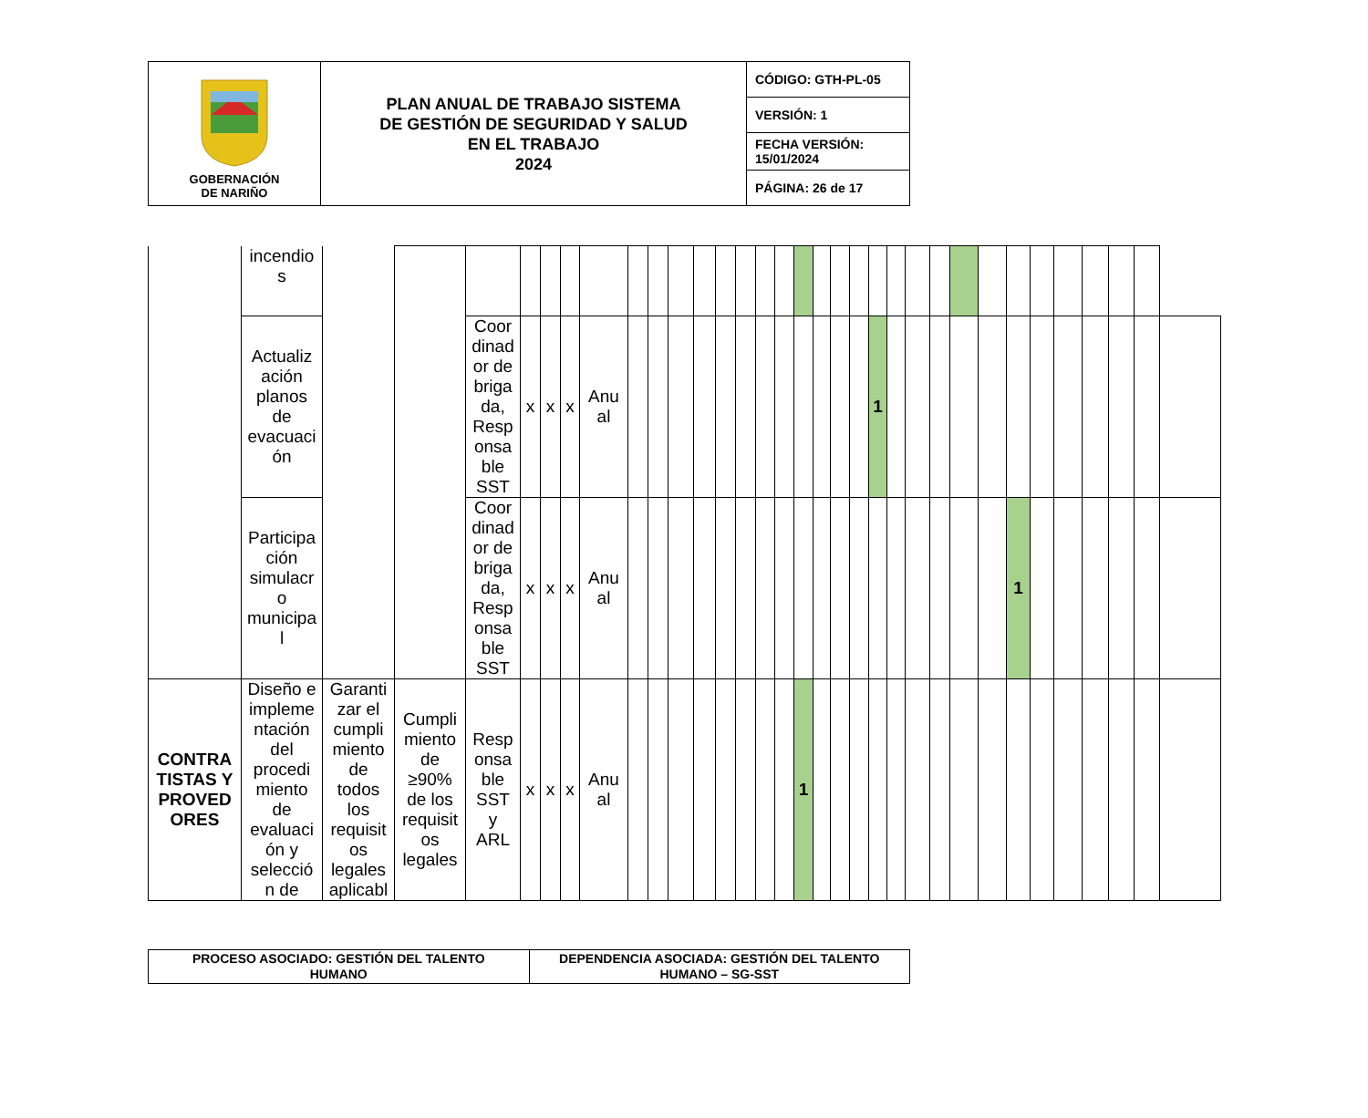| GOBERNACIÓN DE NARIÑO | PLAN ANUAL DE TRABAJO SISTEMA DE GESTIÓN DE SEGURIDAD Y SALUD EN EL TRABAJO 2024 | CÓDIGO: GTH-PL-05 |
| | | VERSIÓN: 1 |
| | | FECHA VERSIÓN: 15/01/2024 |
| | | PÁGINA: 26 de 17 |
| | incendio s | | | | | | | | | | | | | | | | | | | | | | | | | | | | | | | | |
| | Actualiz ación planos de evacuaci ón | | | Coor dinad or de briga da, Resp onsa ble SST | x | x | x | Anu al | | | | | | | | | | | | | 1 | | | | | | | | | | | | |
| | Participa ción simulacr o municipa l | | | Coor dinad or de briga da, Resp onsa ble SST | x | x | x | Anu al | | | | | | | | | | | | | | | | | | | 1 | | | | | | |
| CONTRA TISTAS Y PROVED ORES | Diseño e impleme ntación del procedi miento de evaluaci ón y selecció n de | Garanti zar el cumpli miento de todos los requisit os legales aplicabl | Cumpli miento de ≥90% de los requisit os legales | Resp onsa ble SST y ARL | x | x | x | Anu al | | | | | | | | | 1 | | | | | | | | | | | | | | | | |
| PROCESO ASOCIADO: GESTIÓN DEL TALENTO HUMANO | DEPENDENCIA ASOCIADA: GESTIÓN DEL TALENTO HUMANO – SG-SST |